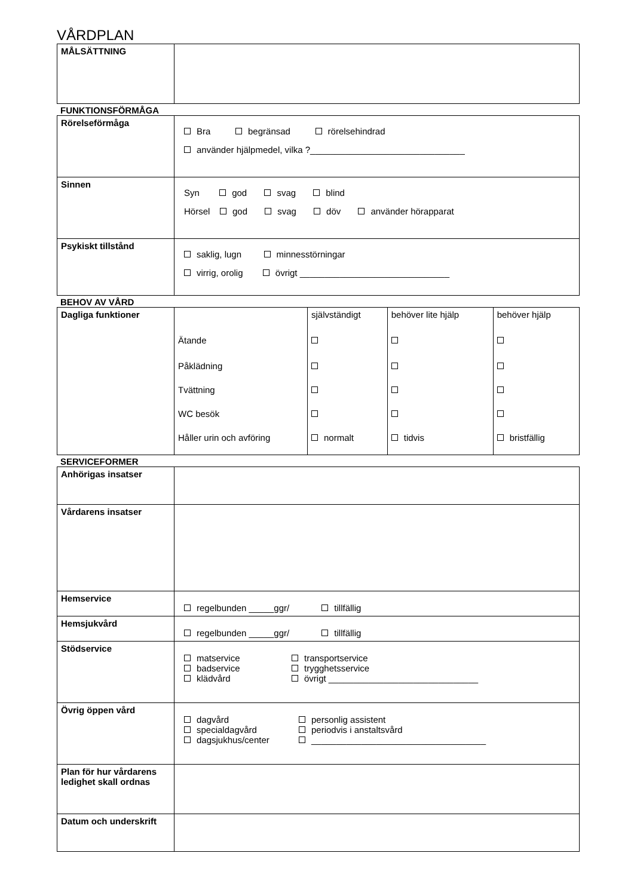VÅRDPLAN
| MÅLSÄTTNING | |
FUNKTIONSFÖRMÅGA
| Rörelseförmåga | Bra begränsad rörelsehindrad använder hjälpmedel, vilka ?_______________________________ |
| Sinnen | Syn god svag blind Hörsel god svag döv använder hörapparat |
| Psykiskt tillstånd | saklig, lugn minnesstörningar virrig, orolig övrigt ______________________________ |
BEHOV AV VÅRD
| Dagliga funktioner | | självständigt | behöver lite hjälp | behöver hjälp |
| | Ätande | | | |
| | Påklädning | | | |
| | Tvättning | | | |
| | WC besök | | | |
| | Håller urin och avföring | normalt | tidvis | bristfällig |
SERVICEFORMER
| Anhörigas insatser | |
| Vårdarens insatser | |
| Hemservice | regelbunden _____ggr/ tillfällig |
| Hemsjukvård | regelbunden _____ggr/ tillfällig |
| Stödservice | / matservice / transportservice / / badservice / trygghetsservice / / klädvård / övrigt ______________________________ / |
| Övrig öppen vård | / dagvård / personlig assistent / / specialdagvård / periodvis i anstaltsvård / / dagsjukhus/center / ___________________________________ / |
| Plan för hur vårdarens ledighet skall ordnas | |
| Datum och underskrift | |